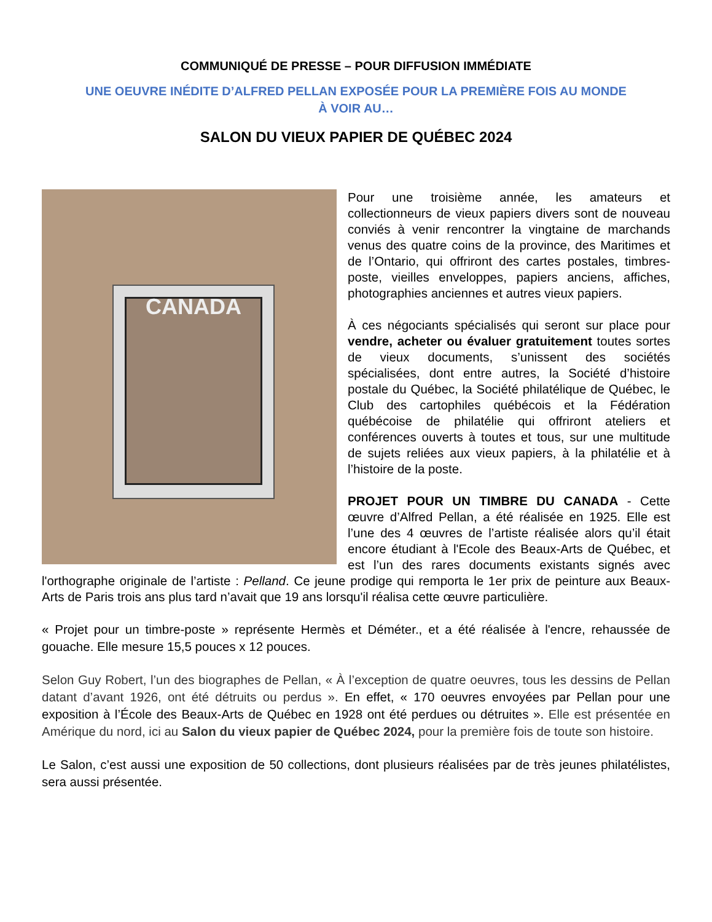COMMUNIQUÉ DE PRESSE – POUR DIFFUSION IMMÉDIATE
UNE OEUVRE INÉDITE D’ALFRED PELLAN EXPOSÉE POUR LA PREMIÈRE FOIS AU MONDE
À VOIR AU…
SALON DU VIEUX PAPIER DE QUÉBEC 2024
CANADA
Pour une troisième année, les amateurs et collectionneurs de vieux papiers divers sont de nouveau conviés à venir rencontrer la vingtaine de marchands venus des quatre coins de la province, des Maritimes et de l’Ontario, qui offriront des cartes postales, timbres-poste, vieilles enveloppes, papiers anciens, affiches, photographies anciennes et autres vieux papiers.
À ces négociants spécialisés qui seront sur place pour vendre, acheter ou évaluer gratuitement toutes sortes de vieux documents, s’unissent des sociétés spécialisées, dont entre autres, la Société d’histoire postale du Québec, la Société philatélique de Québec, le Club des cartophiles québécois et la Fédération québécoise de philatélie qui offriront ateliers et conférences ouverts à toutes et tous, sur une multitude de sujets reliées aux vieux papiers, à la philatélie et à l’histoire de la poste.
PROJET POUR UN TIMBRE DU CANADA - Cette œuvre d’Alfred Pellan, a été réalisée en 1925. Elle est l’une des 4 œuvres de l’artiste réalisée alors qu’il était encore étudiant à l'Ecole des Beaux-Arts de Québec, et est l’un des rares documents existants signés avec l'orthographe originale de l’artiste : Pelland. Ce jeune prodige qui remporta le 1er prix de peinture aux Beaux-Arts de Paris trois ans plus tard n’avait que 19 ans lorsqu'il réalisa cette œuvre particulière.
« Projet pour un timbre-poste » représente Hermès et Déméter., et a été réalisée à l'encre, rehaussée de gouache. Elle mesure 15,5 pouces x 12 pouces.
Selon Guy Robert, l’un des biographes de Pellan, « À l’exception de quatre oeuvres, tous les dessins de Pellan datant d’avant 1926, ont été détruits ou perdus ». En effet, « 170 oeuvres envoyées par Pellan pour une exposition à l’École des Beaux-Arts de Québec en 1928 ont été perdues ou détruites ». Elle est présentée en Amérique du nord, ici au Salon du vieux papier de Québec 2024, pour la première fois de toute son histoire.
Le Salon, c’est aussi une exposition de 50 collections, dont plusieurs réalisées par de très jeunes philatélistes, sera aussi présentée.